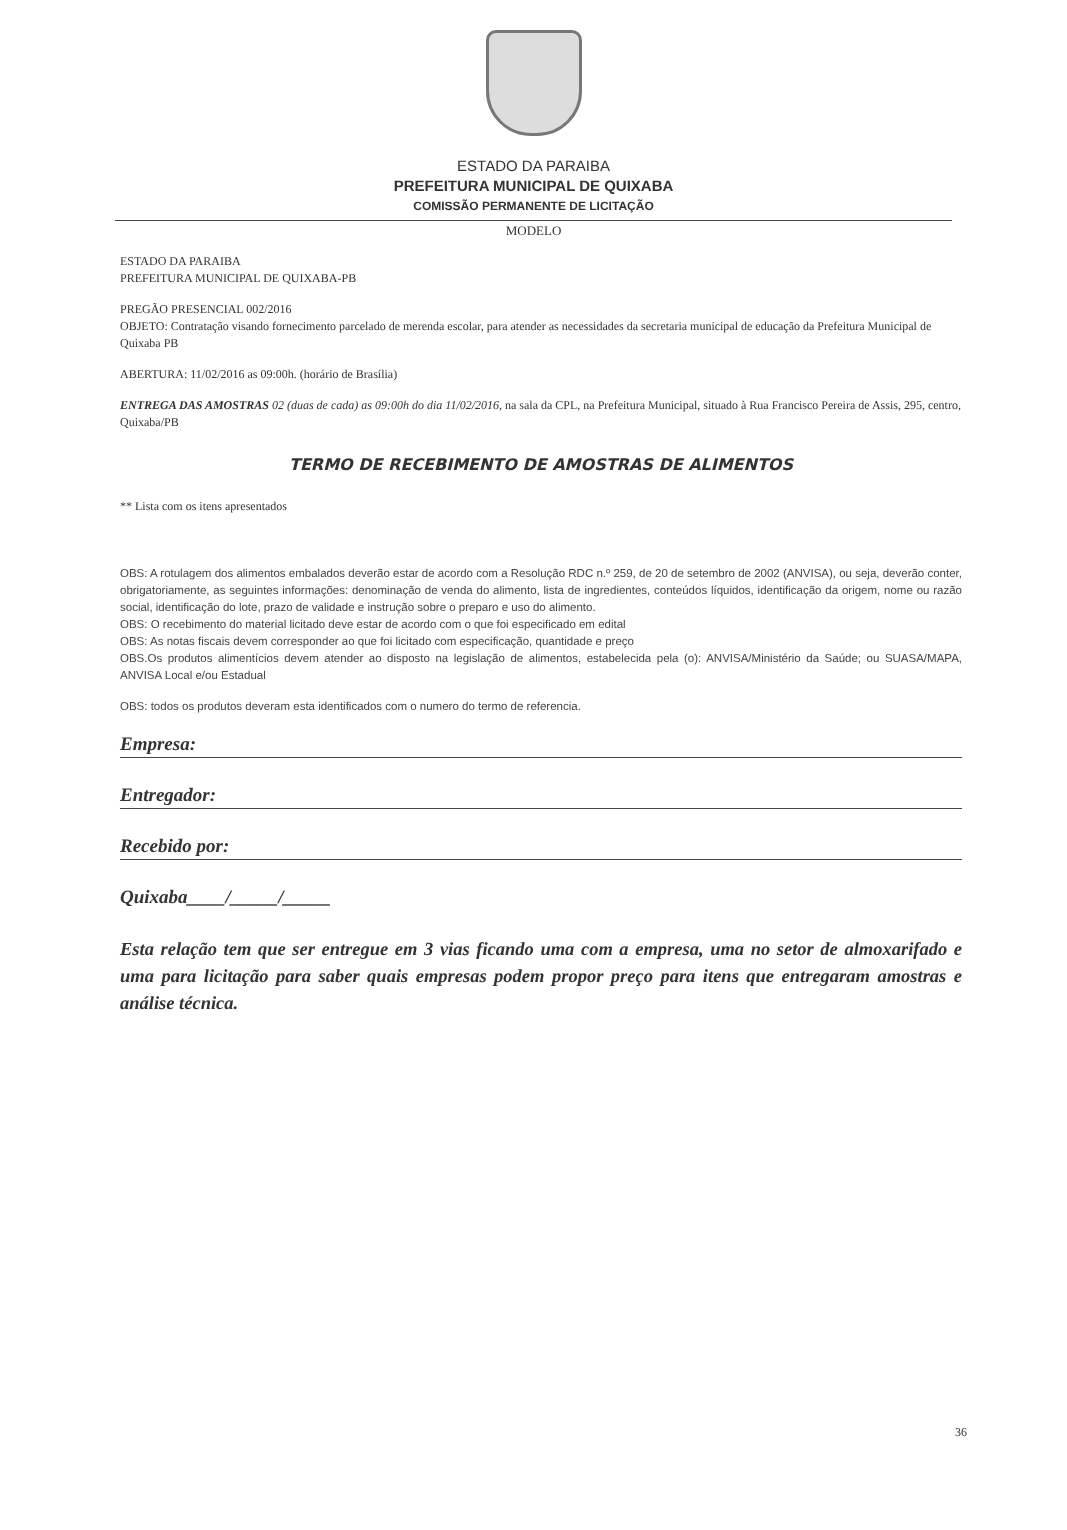ESTADO DA PARAIBA
PREFEITURA MUNICIPAL DE QUIXABA
COMISSÃO PERMANENTE DE LICITAÇÃO
MODELO
ESTADO DA PARAIBA
PREFEITURA MUNICIPAL DE QUIXABA-PB
PREGÃO PRESENCIAL 002/2016
OBJETO: Contratação visando fornecimento parcelado de merenda escolar, para atender as necessidades da secretaria municipal de educação da Prefeitura Municipal de Quixaba PB
ABERTURA: 11/02/2016 as 09:00h. (horário de Brasília)
ENTREGA DAS AMOSTRAS 02 (duas de cada) as 09:00h do dia 11/02/2016, na sala da CPL, na Prefeitura Municipal, situado à Rua Francisco Pereira de Assis, 295, centro, Quixaba/PB
TERMO DE RECEBIMENTO DE AMOSTRAS DE ALIMENTOS
** Lista com os itens apresentados
OBS: A rotulagem dos alimentos embalados deverão estar de acordo com a Resolução RDC n.º 259, de 20 de setembro de 2002 (ANVISA), ou seja, deverão conter, obrigatoriamente, as seguintes informações: denominação de venda do alimento, lista de ingredientes, conteúdos líquidos, identificação da origem, nome ou razão social, identificação do lote, prazo de validade e instrução sobre o preparo e uso do alimento.
OBS: O recebimento do material licitado deve estar de acordo com o que foi especificado em edital
OBS: As notas fiscais devem corresponder ao que foi licitado com especificação, quantidade e preço
OBS.Os produtos alimentícios devem atender ao disposto na legislação de alimentos, estabelecida pela (o): ANVISA/Ministério da Saúde; ou SUASA/MAPA, ANVISA Local e/ou Estadual
OBS: todos os produtos deveram esta identificados com o numero do termo de referencia.
Empresa:
Entregador:
Recebido por:
Quixaba____/_____/_____
Esta relação tem que ser entregue em 3 vias ficando uma com a empresa, uma no setor de almoxarifado e uma para licitação para saber quais empresas podem propor preço para itens que entregaram amostras e análise técnica.
36